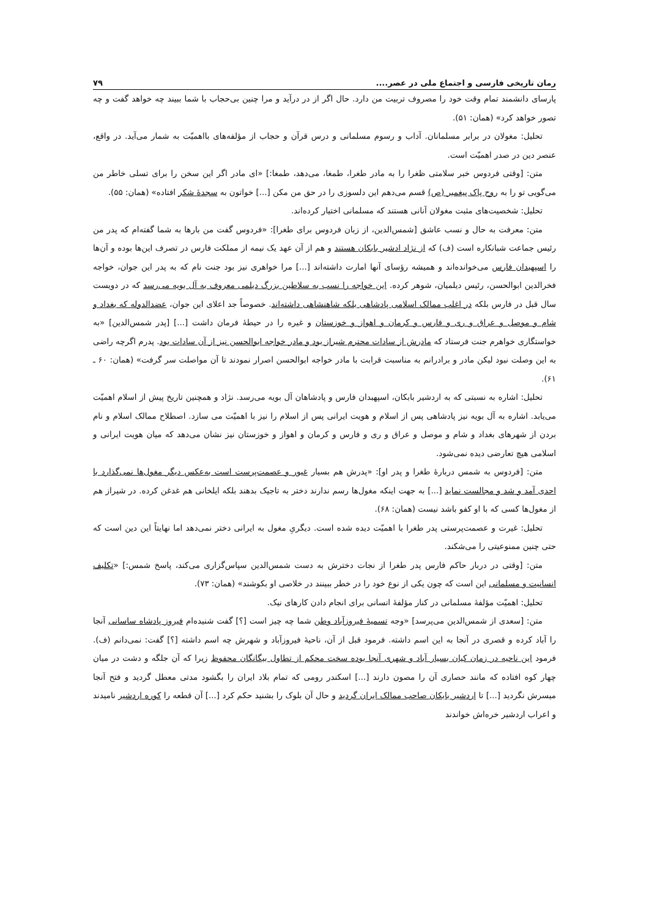رمان تاریخی فارسی و اجتماع ملی در عصر.... ۷۹
پارسای دانشمند تمام وقت خود را مصروف تربیت من دارد. حال اگر از در درآید و مرا چنین بی‌حجاب با شما ببیند چه خواهد گفت و چه تصور خواهد کرد» (همان: ۵۱).
تحلیل: مغولان در برابر مسلمانان. آداب و رسوم مسلمانی و درس قرآن و حجاب از مؤلفه‌های بااهمیّت به شمار می‌آید. در واقع، عنصر دین در صدر اهمیّت است.
متن: [وقتی فردوس خبر سلامتی ظغرا را به مادر طغرا، طمغا، می‌دهد، طمغا:] «ای مادر اگر این سخن را برای تسلی خاطر من می‌گویی تو را به روح پاک پیغمبر (ص) قسم می‌دهم این دلسوزی را در حق من مکن [...] خواتون به سجدهٔ شکر افتاده» (همان: ۵۵).
تحلیل: شخصیت‌های مثبت مغولان آنانی هستند که مسلمانی اختیار کرده‌اند.
متن: معرفت به حال و نسب عاشق [شمس‌الدین، از زبان فردوس برای طغرا]: «فردوس گفت من بارها به شما گفته‌ام که پدر من رئیس جماعت شبانکاره است (ف) که از نژاد ادشیر بابکان هستند و هم از آن عهد یک نیمه از مملکت فارس در تصرف این‌ها بوده و آن‌ها را اسپهبدان فارس می‌خوانده‌اند و همیشه رؤسای آنها امارت داشته‌اند [...] مرا خواهری نیز بود جنت نام که به پدر این جوان، خواجه فخرالدین ابوالحسن، رئیس دیلمیان، شوهر کرده. این خواجه را نسب به سلاطین بزرگ دیلمی معروف به آل بویه می‌رسد که در دویست سال قبل در فارس بلکه در اغلب ممالک اسلامی پادشاهی بلکه شاهنشاهی داشته‌اند. خصوصاً جد اعلای این جوان، عضدالدوله که بغداد و شام و موصل و عراق و ری و فارس و کرمان و اهواز و خوزستان و غیره را در حیطهٔ فرمان داشت [...] [پدر شمس‌الدین] «به خواستگاری خواهرم جنت فرستاد که مادرش از سادات محترم شیراز بود و مادر خواجه ابوالحسن نیز از آن سادات بود. پدرم اگرچه راضی به این وصلت نبود لیکن مادر و برادرانم به مناسبت قرابت با مادر خواجه ابوالحسن اصرار نمودند تا آن مواصلت سر گرفت» (همان: ۶۰ ـ ۶۱).
تحلیل: اشاره به نسبتی که به اردشیر بابکان، اسپهبدان فارس و پادشاهان آل بویه می‌رسد. نژاد و همچنین تاریخ پیش از اسلام اهمیّت می‌یابد. اشاره به آل بویه نیز پادشاهی پس از اسلام و هویت ایرانی پس از اسلام را نیز با اهمیّت می سازد. اصطلاح ممالک اسلام و نام بردن از شهرهای بغداد و شام و موصل و عراق و ری و فارس و کرمان و اهواز و خوزستان نیز نشان می‌دهد که میان هویت ایرانی و اسلامی هیچ تعارضی دیده نمی‌شود.
متن: [فردوس به شمس دربارهٔ طغرا و پدر او]: «پدرش هم بسیار غیور و عصمت‌پرست است به‌عکس دیگر مغول‌ها نمی‌گذارد با احدی آمد و شد و مجالست نماید [...] به جهت اینکه مغول‌ها رسم ندارند دختر به تاجیک بدهند بلکه ایلخانی هم غدغن کرده. در شیراز هم از مغول‌ها کسی که با او کفو باشد نیست (همان: ۶۸).
تحلیل: غیرت و عصمت‌پرستی پدر طغرا با اهمیّت دیده شده است. دیگریِ مغول به ایرانی دختر نمی‌دهد اما نهایتاً این دین است که حتی چنین ممنوعیتی را می‌شکند.
متن: [وقتی در دربار حاکم فارس پدر طغرا از نجات دخترش به دست شمس‌الدین سپاس‌گزاری می‌کند، پاسخ شمس:] «تکلیف انسانیت و مسلمانی این است که چون یکی از نوع خود را در خطر ببینند در خلاصی او بکوشند» (همان: ۷۳).
تحلیل: اهمیّت مؤلفهٔ مسلمانی در کنار مؤلفهٔ انسانی برای انجام دادن کارهای نیک.
متن: [سعدی از شمس‌الدین می‌پرسد] «وجه تسمیهٔ فیروزآباد وطن شما چه چیز است [؟] گفت شنیده‌ام فیروز پادشاه ساسانی آنجا را آباد کرده و قصری در آنجا به این اسم داشته. فرمود قبل از آن، ناحیهٔ فیروزآباد و شهرش چه اسم داشته [؟] گفت: نمی‌دانم (ف). فرمود این ناحیه در زمان کیان بسیار آباد و شهری آنجا بوده سخت محکم از تطاول بیگانگان محفوظ زیرا که آن جلگه و دشت در میان چهار کوه افتاده که مانند حصاری آن را مصون دارند [...] اسکندر رومی که تمام بلاد ایران را بگشود مدتی معطل گردید و فتح آنجا میسرش نگردید [...] تا اردشیر بابکان صاحب ممالک ایران گردید و حال آن بلوک را بشنید حکم کرد [...] آن قطعه را کوره اردشیر نامیدند و اعراب اردشیر خره‌اش خواندند